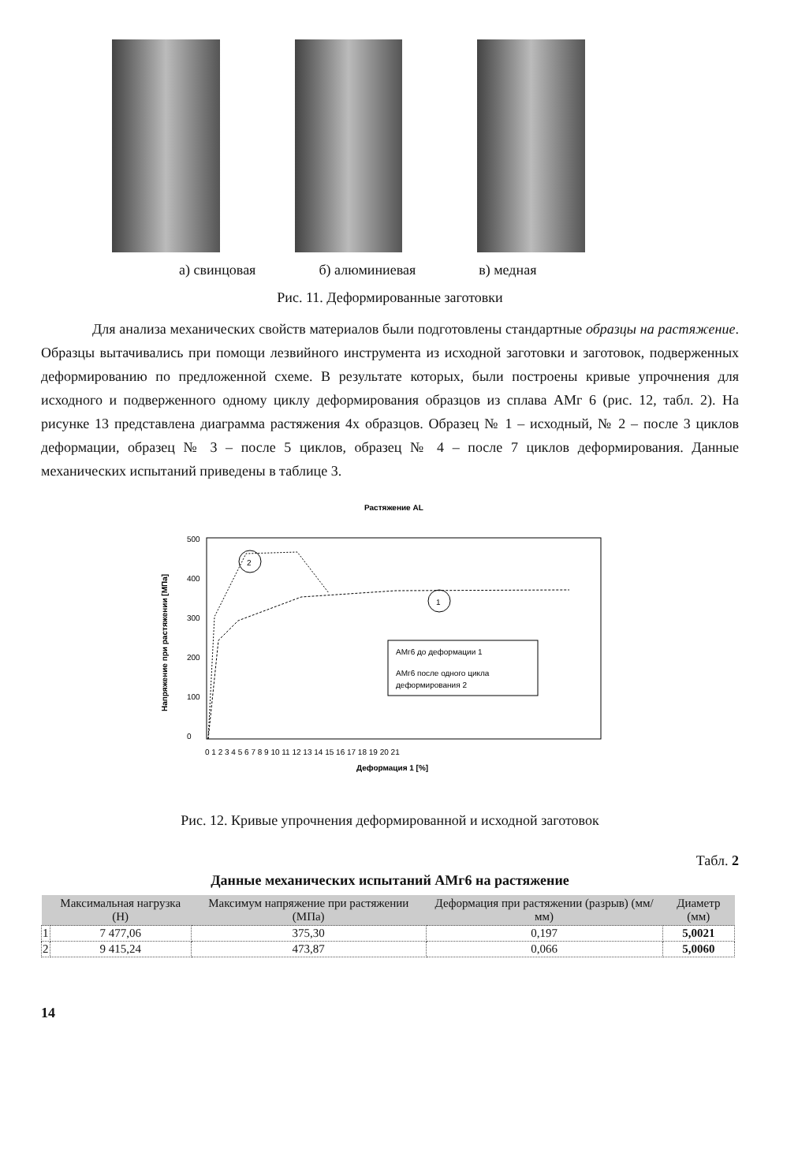а) свинцовая б) алюминиевая в) медная
Рис. 11. Деформированные заготовки
Для анализа механических свойств материалов были подготовлены стандартные образцы на растяжение. Образцы вытачивались при помощи лезвийного инструмента из исходной заготовки и заготовок, подверженных деформированию по предложенной схеме. В результате которых, были построены кривые упрочнения для исходного и подверженного одному циклу деформирования образцов из сплава АМг 6 (рис. 12, табл. 2). На рисунке 13 представлена диаграмма растяжения 4х образцов. Образец № 1 – исходный, № 2 – после 3 циклов деформации, образец № 3 – после 5 циклов, образец № 4 – после 7 циклов деформирования. Данные механических испытаний приведены в таблице 3.
Растяжение AL
500
400
300
200
100
0
0 1 2 3 4 5 6 7 8 9 10 11 12 13 14 15 16 17 18 19 20 21
Деформация 1 [%]
Напряжение при растяжении [МПа]
2
1
АМг6 до деформации 1
АМг6 после одного цикла
деформирования 2
Рис. 12. Кривые упрочнения деформированной и исходной заготовок
Табл. 2
Данные механических испытаний АМг6 на растяжение
| | Максимальная нагрузка (Н) | Максимум напряжение при растяжении (МПа) | Деформация при растяжении (разрыв) (мм/мм) | Диаметр (мм) |
| --- | --- | --- | --- | --- |
| 1 | 7 477,06 | 375,30 | 0,197 | 5,0021 |
| 2 | 9 415,24 | 473,87 | 0,066 | 5,0060 |
14